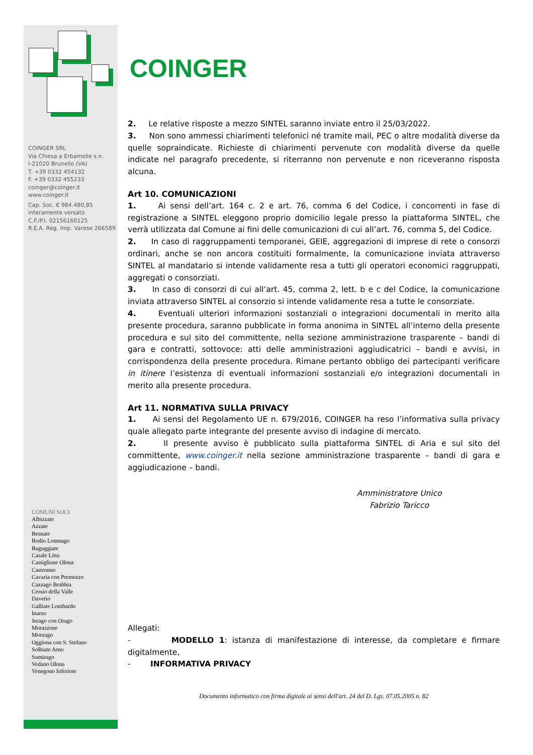COINGER SRL
Via Chiesa a Erbamolle s.n.
I-21020 Brunello (VA)
T. +39 0332 454132
F. +39 0332 455233
coinger@coinger.it
www.coinger.it
Cap. Soc. € 984.480,85
interamente versato
C.F./P.I. 02156160125
R.E.A. Reg. Imp. Varese 266589
COMUNI SOCI
Albizzate
Azzate
Besnate
Bodio Lomnago
Buguggiate
Casale Litta
Castiglione Olona
Castronno
Cavaria con Premezzo
Cazzago Brabbia
Crosio della Valle
Daverio
Galliate Lombardo
Inarzo
Jerago con Orago
Morazzone
Mornago
Oggiona con S. Stefano
Solbiate Arno
Sumirago
Vedano Olona
Venegono Inferiore
COINGER
2. Le relative risposte a mezzo SINTEL saranno inviate entro il 25/03/2022.
3. Non sono ammessi chiarimenti telefonici né tramite mail, PEC o altre modalità diverse da quelle sopraindicate. Richieste di chiarimenti pervenute con modalità diverse da quelle indicate nel paragrafo precedente, si riterranno non pervenute e non riceveranno risposta alcuna.
Art 10. COMUNICAZIONI
1. Ai sensi dell’art. 164 c. 2 e art. 76, comma 6 del Codice, i concorrenti in fase di registrazione a SINTEL eleggono proprio domicilio legale presso la piattaforma SINTEL, che verrà utilizzata dal Comune ai fini delle comunicazioni di cui all’art. 76, comma 5, del Codice.
2. In caso di raggruppamenti temporanei, GEIE, aggregazioni di imprese di rete o consorzi ordinari, anche se non ancora costituiti formalmente, la comunicazione inviata attraverso SINTEL al mandatario si intende validamente resa a tutti gli operatori economici raggruppati, aggregati o consorziati.
3. In caso di consorzi di cui all’art. 45, comma 2, lett. b e c del Codice, la comunicazione inviata attraverso SINTEL al consorzio si intende validamente resa a tutte le consorziate.
4. Eventuali ulteriori informazioni sostanziali o integrazioni documentali in merito alla presente procedura, saranno pubblicate in forma anonima in SINTEL all’interno della presente procedura e sul sito del committente, nella sezione amministrazione trasparente – bandi di gara e contratti, sottovoce: atti delle amministrazioni aggiudicatrici – bandi e avvisi, in corrispondenza della presente procedura. Rimane pertanto obbligo dei partecipanti verificare in itinere l’esistenza di eventuali informazioni sostanziali e/o integrazioni documentali in merito alla presente procedura.
Art 11. NORMATIVA SULLA PRIVACY
1. Ai sensi del Regolamento UE n. 679/2016, COINGER ha reso l’informativa sulla privacy quale allegato parte integrante del presente avviso di indagine di mercato.
2. Il presente avviso è pubblicato sulla piattaforma SINTEL di Aria e sul sito del committente, www.coinger.it nella sezione amministrazione trasparente – bandi di gara e aggiudicazione – bandi.
Amministratore Unico
Fabrizio Taricco
Allegati:
- MODELLO 1: istanza di manifestazione di interesse, da completare e firmare digitalmente,
- INFORMATIVA PRIVACY
Documento informatico con firma digitale ai sensi dell'art. 24 del D. Lgs. 07.05.2005 n. 82